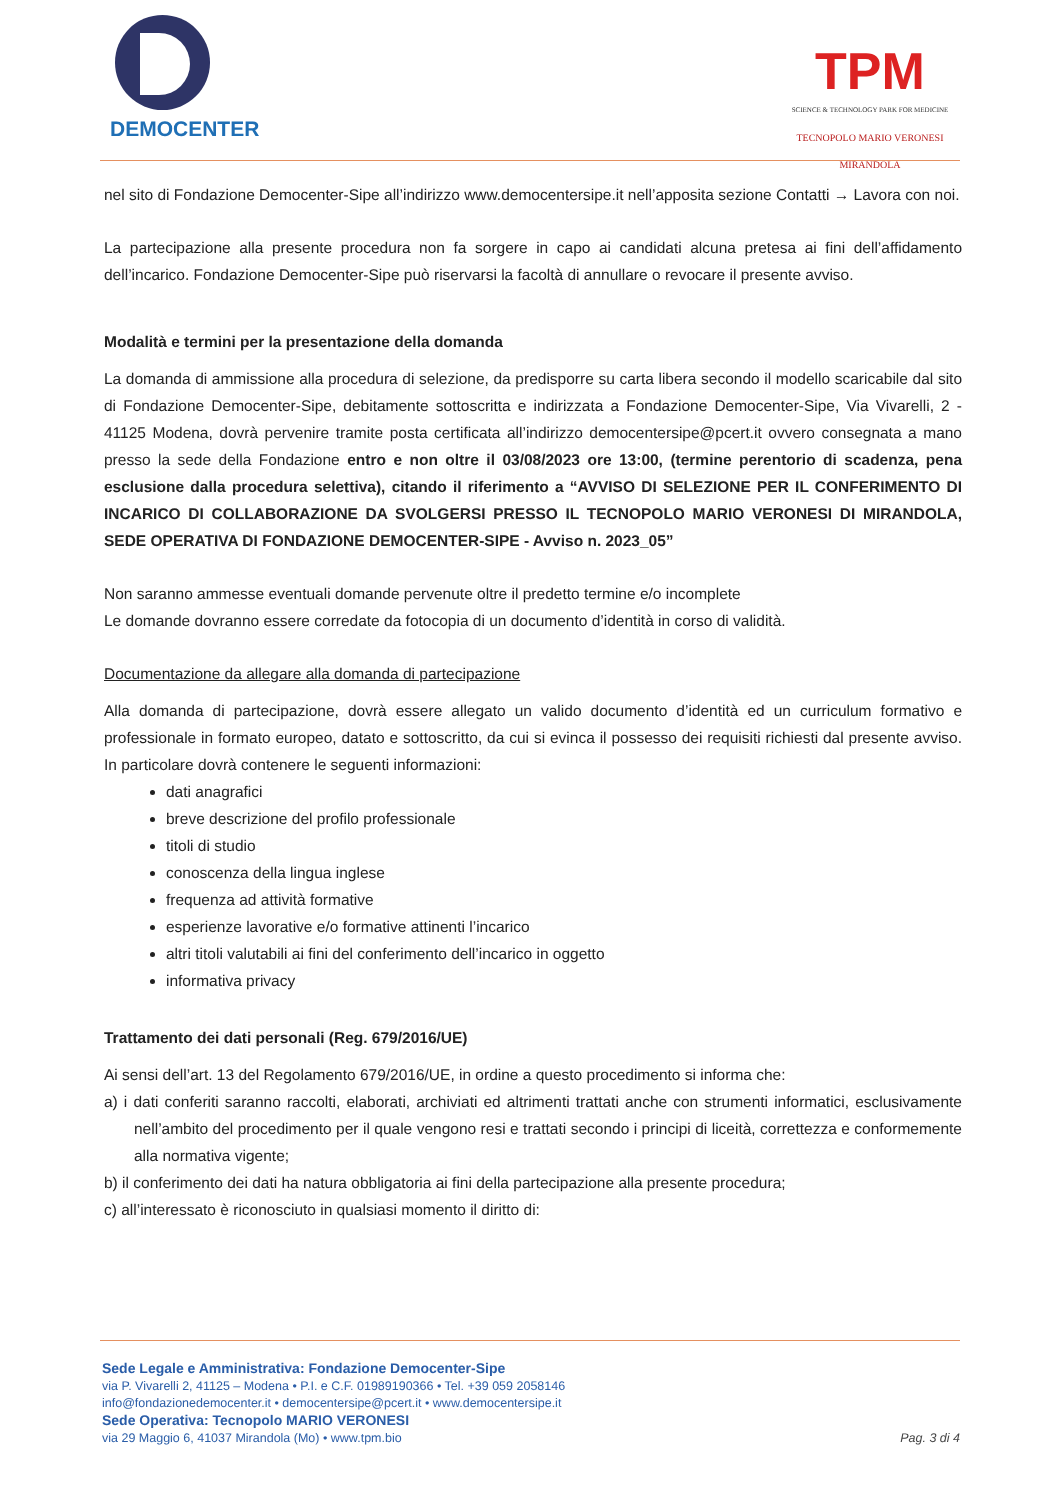DEMOCENTER
TPM
SCIENCE & TECHNOLOGY PARK FOR MEDICINE
TECNOPOLO MARIO VERONESI
MIRANDOLA
nel sito di Fondazione Democenter-Sipe all’indirizzo www.democentersipe.it nell’apposita sezione Contatti → Lavora con noi.
La partecipazione alla presente procedura non fa sorgere in capo ai candidati alcuna pretesa ai fini dell’affidamento dell’incarico. Fondazione Democenter-Sipe può riservarsi la facoltà di annullare o revocare il presente avviso.
Modalità e termini per la presentazione della domanda
La domanda di ammissione alla procedura di selezione, da predisporre su carta libera secondo il modello scaricabile dal sito di Fondazione Democenter-Sipe, debitamente sottoscritta e indirizzata a Fondazione Democenter-Sipe, Via Vivarelli, 2 - 41125 Modena, dovrà pervenire tramite posta certificata all’indirizzo democentersipe@pcert.it ovvero consegnata a mano presso la sede della Fondazione entro e non oltre il 03/08/2023 ore 13:00, (termine perentorio di scadenza, pena esclusione dalla procedura selettiva), citando il riferimento a “AVVISO DI SELEZIONE PER IL CONFERIMENTO DI INCARICO DI COLLABORAZIONE DA SVOLGERSI PRESSO IL TECNOPOLO MARIO VERONESI DI MIRANDOLA, SEDE OPERATIVA DI FONDAZIONE DEMOCENTER-SIPE - Avviso n. 2023_05”
Non saranno ammesse eventuali domande pervenute oltre il predetto termine e/o incomplete
Le domande dovranno essere corredate da fotocopia di un documento d’identità in corso di validità.
Documentazione da allegare alla domanda di partecipazione
Alla domanda di partecipazione, dovrà essere allegato un valido documento d’identità ed un curriculum formativo e professionale in formato europeo, datato e sottoscritto, da cui si evinca il possesso dei requisiti richiesti dal presente avviso. In particolare dovrà contenere le seguenti informazioni:
dati anagrafici
breve descrizione del profilo professionale
titoli di studio
conoscenza della lingua inglese
frequenza ad attività formative
esperienze lavorative e/o formative attinenti l’incarico
altri titoli valutabili ai fini del conferimento dell’incarico in oggetto
informativa privacy
Trattamento dei dati personali (Reg. 679/2016/UE)
Ai sensi dell’art. 13 del Regolamento 679/2016/UE, in ordine a questo procedimento si informa che:
a) i dati conferiti saranno raccolti, elaborati, archiviati ed altrimenti trattati anche con strumenti informatici, esclusivamente nell’ambito del procedimento per il quale vengono resi e trattati secondo i principi di liceità, correttezza e conformemente alla normativa vigente;
b) il conferimento dei dati ha natura obbligatoria ai fini della partecipazione alla presente procedura;
c) all’interessato è riconosciuto in qualsiasi momento il diritto di:
Sede Legale e Amministrativa: Fondazione Democenter-Sipe
via P. Vivarelli 2, 41125 – Modena • P.I. e C.F. 01989190366 • Tel. +39 059 2058146
info@fondazionedemocenter.it • democentersipe@pcert.it • www.democentersipe.it
Sede Operativa: Tecnopolo MARIO VERONESI
via 29 Maggio 6, 41037 Mirandola (Mo) • www.tpm.bio Pag. 3 di 4